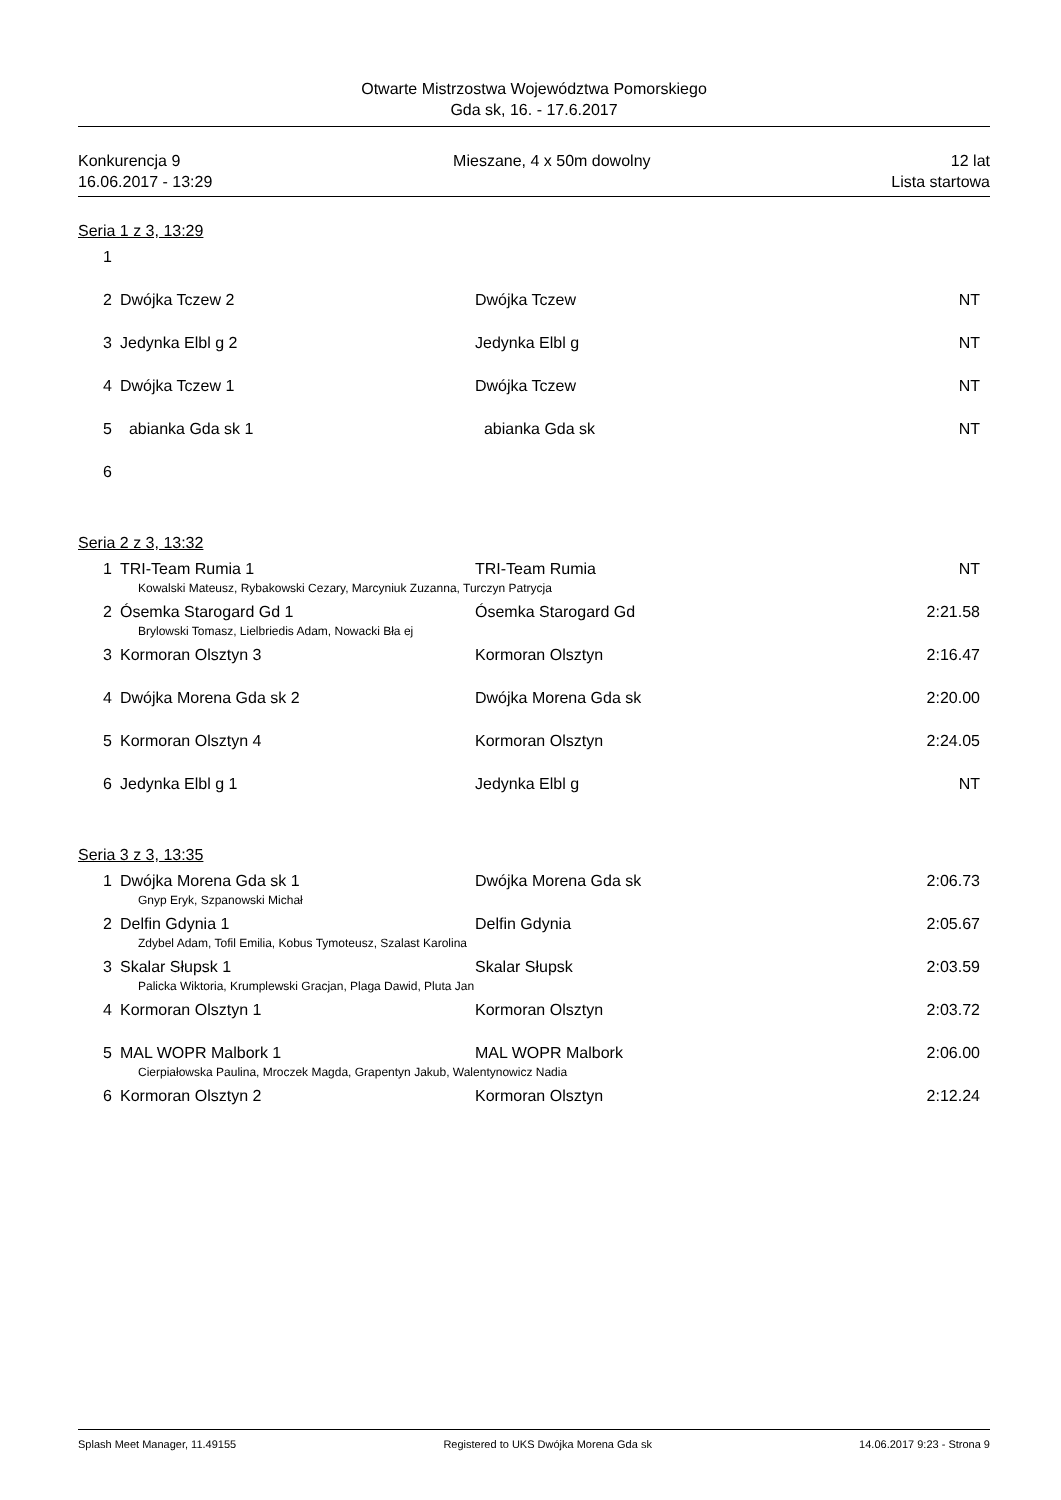Otwarte Mistrzostwa Województwa Pomorskiego
Gda sk, 16. - 17.6.2017
Konkurencja 9
16.06.2017 - 13:29
Mieszane, 4 x 50m dowolny 12 lat
Lista startowa
Seria 1 z 3, 13:29
| 1 | | | |
| 2 | Dwójka Tczew 2 | Dwójka Tczew | NT |
| 3 | Jedynka Elbl g 2 | Jedynka Elbl g | NT |
| 4 | Dwójka Tczew 1 | Dwójka Tczew | NT |
| 5 | abianka Gda sk 1 | abianka Gda sk | NT |
| 6 | | | |
Seria 2 z 3, 13:32
| 1 | TRI-Team Rumia 1 | TRI-Team Rumia | NT |
| Kowalski Mateusz, Rybakowski Cezary, Marcyniuk Zuzanna, Turczyn Patrycja | | | |
| 2 | Ósemka Starogard Gd 1 | Ósemka Starogard Gd | 2:21.58 |
| Brylowski Tomasz, Lielbriedis Adam, Nowacki Bła ej | | | |
| 3 | Kormoran Olsztyn 3 | Kormoran Olsztyn | 2:16.47 |
| 4 | Dwójka Morena Gda sk 2 | Dwójka Morena Gda sk | 2:20.00 |
| 5 | Kormoran Olsztyn 4 | Kormoran Olsztyn | 2:24.05 |
| 6 | Jedynka Elbl g 1 | Jedynka Elbl g | NT |
Seria 3 z 3, 13:35
| 1 | Dwójka Morena Gda sk 1 | Dwójka Morena Gda sk | 2:06.73 |
| Gnyp Eryk, Szpanowski Michał | | | |
| 2 | Delfin Gdynia 1 | Delfin Gdynia | 2:05.67 |
| Zdybel Adam, Tofil Emilia, Kobus Tymoteusz, Szalast Karolina | | | |
| 3 | Skalar Słupsk 1 | Skalar Słupsk | 2:03.59 |
| Palicka Wiktoria, Krumplewski Gracjan, Plaga Dawid, Pluta Jan | | | |
| 4 | Kormoran Olsztyn 1 | Kormoran Olsztyn | 2:03.72 |
| 5 | MAL WOPR Malbork 1 | MAL WOPR Malbork | 2:06.00 |
| Cierpiałowska Paulina, Mroczek Magda, Grapentyn Jakub, Walentynowicz Nadia | | | |
| 6 | Kormoran Olsztyn 2 | Kormoran Olsztyn | 2:12.24 |
Splash Meet Manager, 11.49155 Registered to UKS Dwójka Morena Gda sk 14.06.2017 9:23 - Strona 9